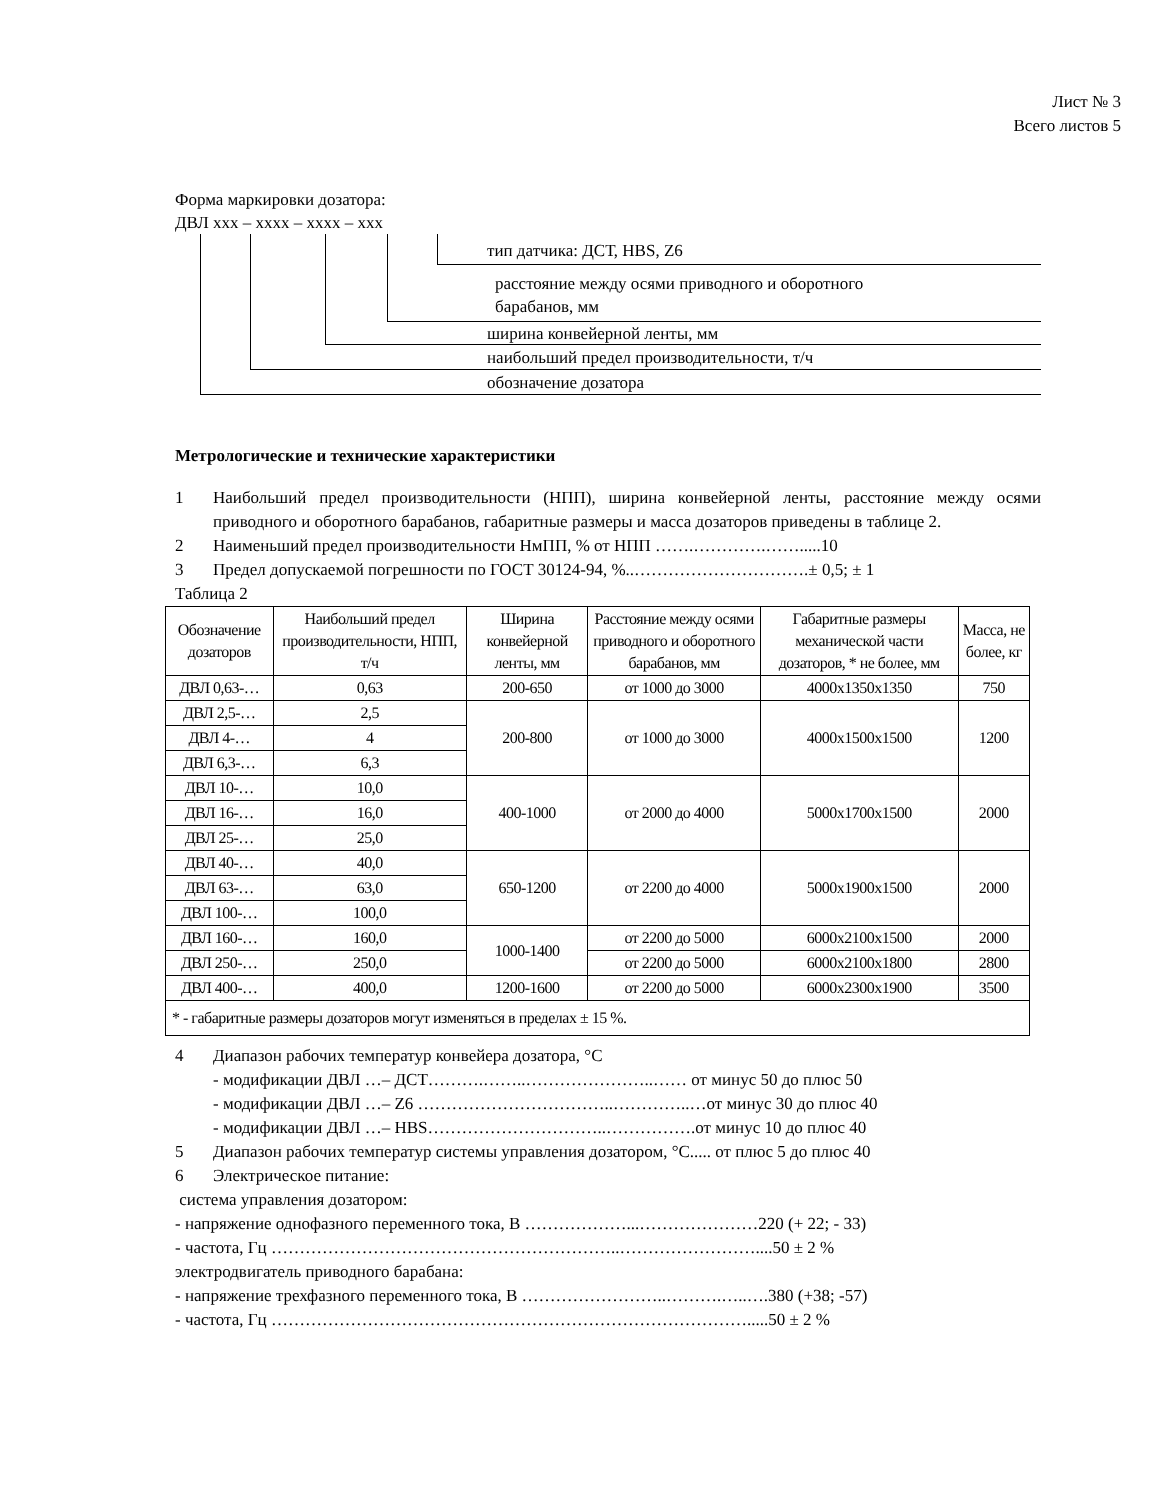Лист № 3
Всего листов 5
Форма маркировки дозатора:
ДВЛ xxx – xxxx – xxxx – xxx
тип датчика: ДСТ, HBS, Z6
расстояние между осями приводного и оборотного
барабанов, мм
ширина конвейерной ленты, мм
наибольший предел производительности, т/ч
обозначение дозатора
Метрологические и технические характеристики
1 Наибольший предел производительности (НПП), ширина конвейерной ленты, расстояние между осями приводного и оборотного барабанов, габаритные размеры и масса дозаторов приведены в таблице 2.
2 Наименьший предел производительности НмПП, % от НПП …….………….…….....10
3 Предел допускаемой погрешности по ГОСТ 30124-94, %..………………………….± 0,5; ± 1
Таблица 2
| Обозначение дозаторов | Наибольший предел производительности, НПП, т/ч | Ширина конвейерной ленты, мм | Расстояние между осями приводного и оборотного барабанов, мм | Габаритные размеры механической части дозаторов, * не более, мм | Масса, не более, кг |
| --- | --- | --- | --- | --- | --- |
| ДВЛ 0,63-… | 0,63 | 200-650 | от 1000 до 3000 | 4000x1350x1350 | 750 |
| ДВЛ 2,5-… | 2,5 | 200-800 | от 1000 до 3000 | 4000x1500x1500 | 1200 |
| ДВЛ 4-… | 4 | | | | |
| ДВЛ 6,3-… | 6,3 | | | | |
| ДВЛ 10-… | 10,0 | 400-1000 | от 2000 до 4000 | 5000x1700x1500 | 2000 |
| ДВЛ 16-… | 16,0 | | | | |
| ДВЛ 25-… | 25,0 | | | | |
| ДВЛ 40-… | 40,0 | 650-1200 | от 2200 до 4000 | 5000x1900x1500 | 2000 |
| ДВЛ 63-… | 63,0 | | | | |
| ДВЛ 100-… | 100,0 | | | | |
| ДВЛ 160-… | 160,0 | 1000-1400 | от 2200 до 5000 | 6000x2100x1500 | 2000 |
| ДВЛ 250-… | 250,0 | | от 2200 до 5000 | 6000x2100x1800 | 2800 |
| ДВЛ 400-… | 400,0 | 1200-1600 | от 2200 до 5000 | 6000x2300x1900 | 3500 |
| * - габаритные размеры дозаторов могут изменяться в пределах ± 15 %. | | | | | |
4 Диапазон рабочих температур конвейера дозатора, °С
- модификации ДВЛ …– ДСТ……….……..…………………..…… от минус 50 до плюс 50
- модификации ДВЛ …– Z6 ……………………………..…………..…от минус 30 до плюс 40
- модификации ДВЛ …– HBS…………………………..…………….от минус 10 до плюс 40
5 Диапазон рабочих температур системы управления дозатором, °С..... от плюс 5 до плюс 40
6 Электрическое питание:
система управления дозатором:
- напряжение однофазного переменного тока, В ………………...…………………220 (+ 22; - 33)
- частота, Гц ……………………………………………………..……………………....50 ± 2 %
электродвигатель приводного барабана:
- напряжение трехфазного переменного тока, В ……………………..……….…..….380 (+38; -57)
- частота, Гц ………………………………………………………………………….....50 ± 2 %